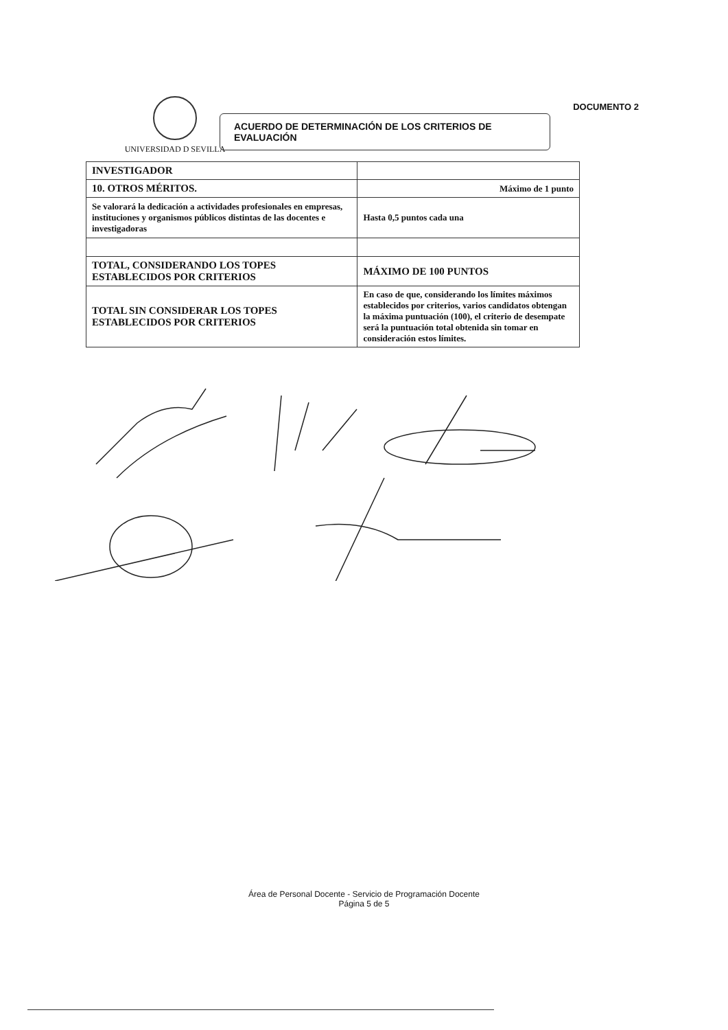UNIVERSIDAD D SEVILLA
ACUERDO DE DETERMINACIÓN DE LOS CRITERIOS DE EVALUACIÓN
DOCUMENTO 2
| INVESTIGADOR | |
| 10. OTROS MÉRITOS. | Máximo de 1 punto |
| Se valorará la dedicación a actividades profesionales en empresas, instituciones y organismos públicos distintas de las docentes e investigadoras | Hasta 0,5 puntos cada una |
| TOTAL, CONSIDERANDO LOS TOPES ESTABLECIDOS POR CRITERIOS | MÁXIMO DE 100 PUNTOS |
| TOTAL SIN CONSIDERAR LOS TOPES ESTABLECIDOS POR CRITERIOS | En caso de que, considerando los límites máximos establecidos por criterios, varios candidatos obtengan la máxima puntuación (100), el criterio de desempate será la puntuación total obtenida sin tomar en consideración estos límites. |
Área de Personal Docente - Servicio de Programación Docente
Página 5 de 5